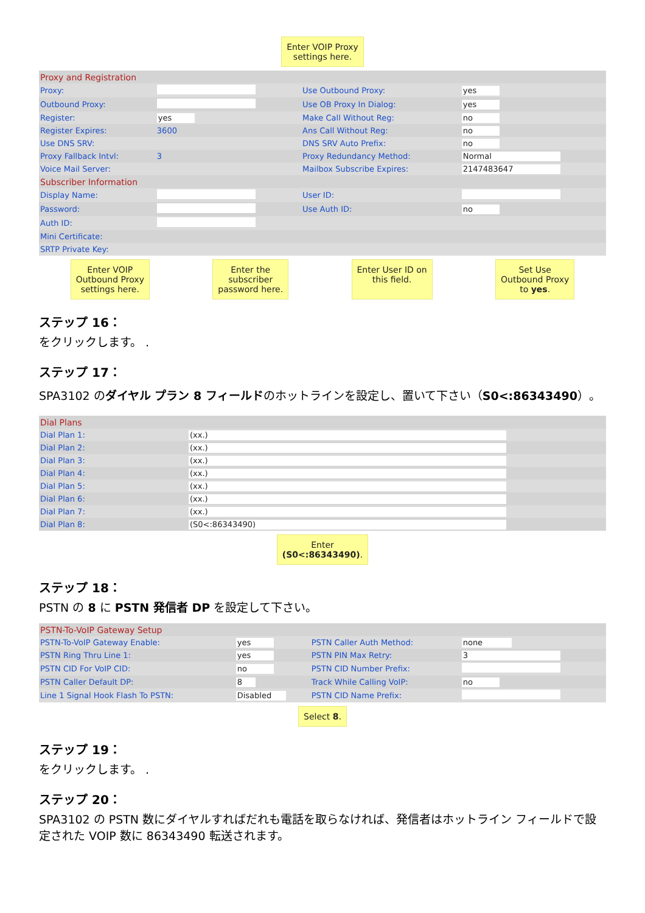Enter VOIP Proxy
settings here.
| Proxy and Registration | | | |
| Proxy: | | Use Outbound Proxy: | yes |
| Outbound Proxy: | | Use OB Proxy In Dialog: | yes |
| Register: | yes | Make Call Without Reg: | no |
| Register Expires: | 3600 | Ans Call Without Reg: | no |
| Use DNS SRV: | | DNS SRV Auto Prefix: | no |
| Proxy Fallback Intvl: | 3 | Proxy Redundancy Method: | Normal |
| Voice Mail Server: | | Mailbox Subscribe Expires: | 2147483647 |
| Subscriber Information | | | |
| Display Name: | | User ID: | |
| Password: | | Use Auth ID: | no |
| Auth ID: | | | |
| Mini Certificate: | | | |
| SRTP Private Key: | | | |
Enter VOIP
Outbound Proxy
settings here. Enter the
subscriber
password here. Enter User ID on
this field. Set Use
Outbound Proxy
to yes.
ステップ 16：
をクリックします。 .
ステップ 17：
SPA3102 のダイヤル プラン 8 フィールドのホットラインを設定し、置いて下さい（S0<:86343490）。
| Dial Plans | |
| Dial Plan 1: | (xx.) |
| Dial Plan 2: | (xx.) |
| Dial Plan 3: | (xx.) |
| Dial Plan 4: | (xx.) |
| Dial Plan 5: | (xx.) |
| Dial Plan 6: | (xx.) |
| Dial Plan 7: | (xx.) |
| Dial Plan 8: | (S0<:86343490) |
Enter
(S0<:86343490).
ステップ 18：
PSTN の 8 に PSTN 発信者 DP を設定して下さい。
| PSTN-To-VoIP Gateway Setup | | | |
| PSTN-To-VoIP Gateway Enable: | yes | PSTN Caller Auth Method: | none |
| PSTN Ring Thru Line 1: | yes | PSTN PIN Max Retry: | 3 |
| PSTN CID For VoIP CID: | no | PSTN CID Number Prefix: | |
| PSTN Caller Default DP: | 8 | Track While Calling VoIP: | no |
| Line 1 Signal Hook Flash To PSTN: | Disabled | PSTN CID Name Prefix: | |
Select 8.
ステップ 19：
をクリックします。 .
ステップ 20：
SPA3102 の PSTN 数にダイヤルすればだれも電話を取らなければ、発信者はホットライン フィールドで設定された VOIP 数に 86343490 転送されます。